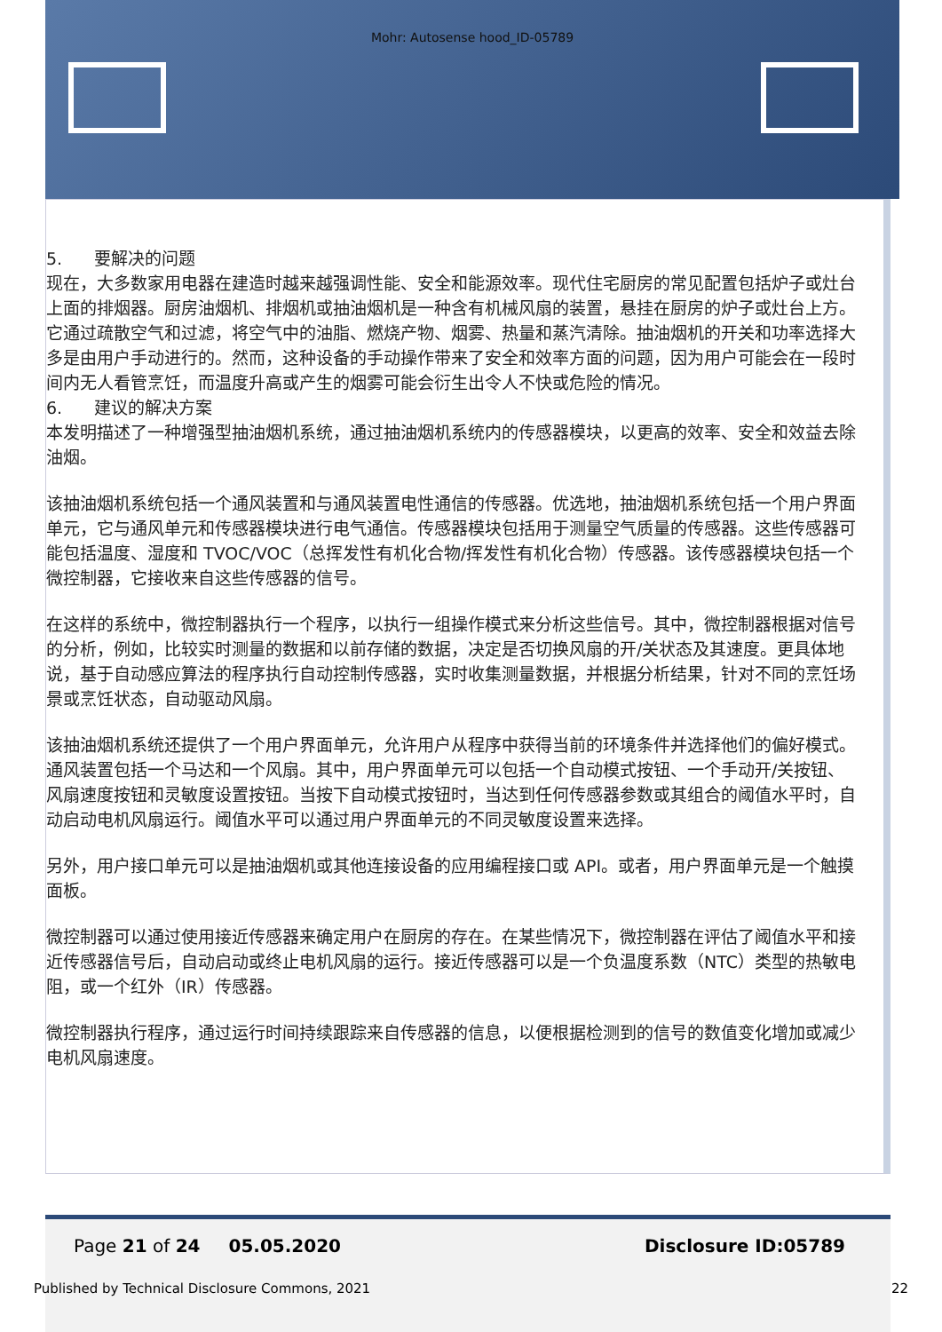Mohr: Autosense hood_ID-05789
5. 要解决的问题
现在，大多数家用电器在建造时越来越强调性能、安全和能源效率。现代住宅厨房的常见配置包括炉子或灶台上面的排烟器。厨房油烟机、排烟机或抽油烟机是一种含有机械风扇的装置，悬挂在厨房的炉子或灶台上方。它通过疏散空气和过滤，将空气中的油脂、燃烧产物、烟雾、热量和蒸汽清除。抽油烟机的开关和功率选择大多是由用户手动进行的。然而，这种设备的手动操作带来了安全和效率方面的问题，因为用户可能会在一段时间内无人看管烹饪，而温度升高或产生的烟雾可能会衍生出令人不快或危险的情况。
6. 建议的解决方案
本发明描述了一种增强型抽油烟机系统，通过抽油烟机系统内的传感器模块，以更高的效率、安全和效益去除油烟。
该抽油烟机系统包括一个通风装置和与通风装置电性通信的传感器。优选地，抽油烟机系统包括一个用户界面单元，它与通风单元和传感器模块进行电气通信。传感器模块包括用于测量空气质量的传感器。这些传感器可能包括温度、湿度和 TVOC/VOC（总挥发性有机化合物/挥发性有机化合物）传感器。该传感器模块包括一个微控制器，它接收来自这些传感器的信号。
在这样的系统中，微控制器执行一个程序，以执行一组操作模式来分析这些信号。其中，微控制器根据对信号的分析，例如，比较实时测量的数据和以前存储的数据，决定是否切换风扇的开/关状态及其速度。更具体地说，基于自动感应算法的程序执行自动控制传感器，实时收集测量数据，并根据分析结果，针对不同的烹饪场景或烹饪状态，自动驱动风扇。
该抽油烟机系统还提供了一个用户界面单元，允许用户从程序中获得当前的环境条件并选择他们的偏好模式。通风装置包括一个马达和一个风扇。其中，用户界面单元可以包括一个自动模式按钮、一个手动开/关按钮、风扇速度按钮和灵敏度设置按钮。当按下自动模式按钮时，当达到任何传感器参数或其组合的阈值水平时，自动启动电机风扇运行。阈值水平可以通过用户界面单元的不同灵敏度设置来选择。
另外，用户接口单元可以是抽油烟机或其他连接设备的应用编程接口或 API。或者，用户界面单元是一个触摸面板。
微控制器可以通过使用接近传感器来确定用户在厨房的存在。在某些情况下，微控制器在评估了阈值水平和接近传感器信号后，自动启动或终止电机风扇的运行。接近传感器可以是一个负温度系数（NTC）类型的热敏电阻，或一个红外（IR）传感器。
微控制器执行程序，通过运行时间持续跟踪来自传感器的信息，以便根据检测到的信号的数值变化增加或减少电机风扇速度。
Page 21 of 24 05.05.2020 Disclosure ID:05789
Published by Technical Disclosure Commons, 2021
22